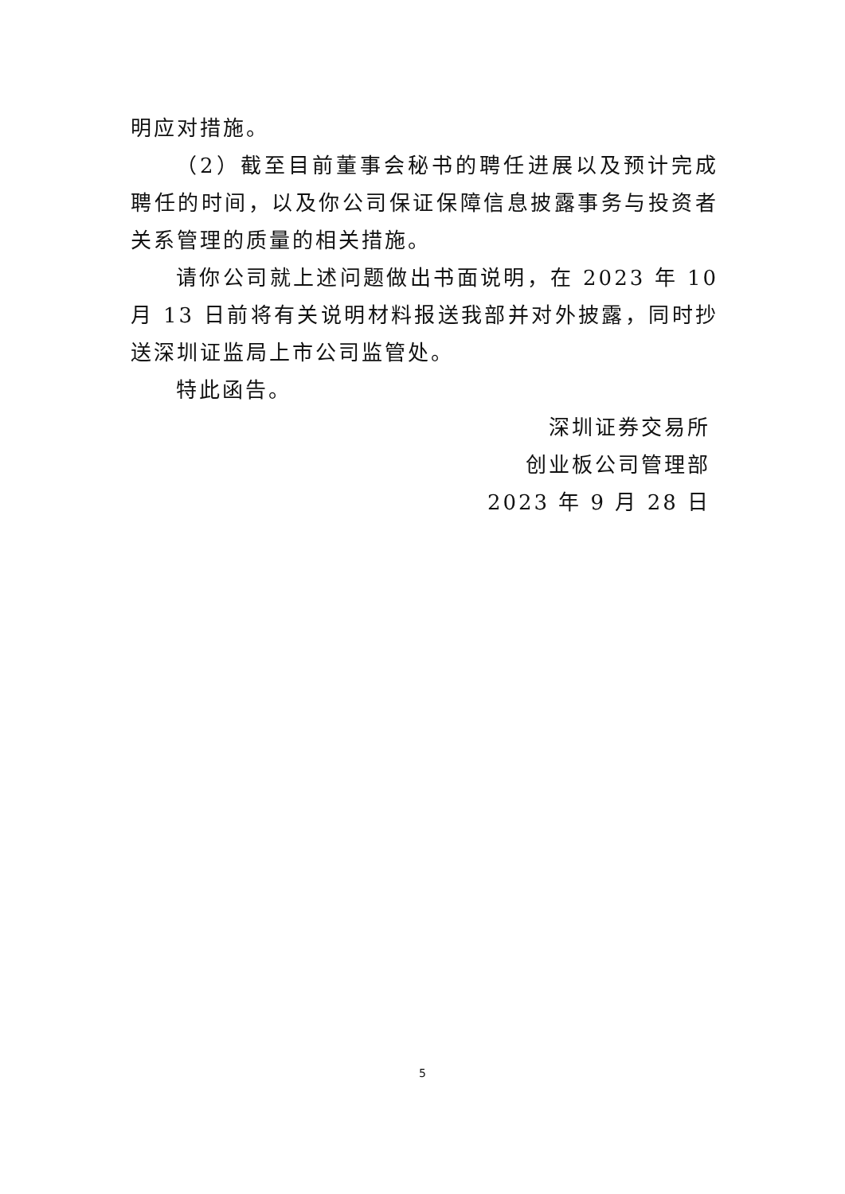明应对措施。
（2）截至目前董事会秘书的聘任进展以及预计完成聘任的时间，以及你公司保证保障信息披露事务与投资者关系管理的质量的相关措施。
请你公司就上述问题做出书面说明，在 2023 年 10 月 13 日前将有关说明材料报送我部并对外披露，同时抄送深圳证监局上市公司监管处。
特此函告。
深圳证券交易所
创业板公司管理部
2023 年 9 月 28 日
5